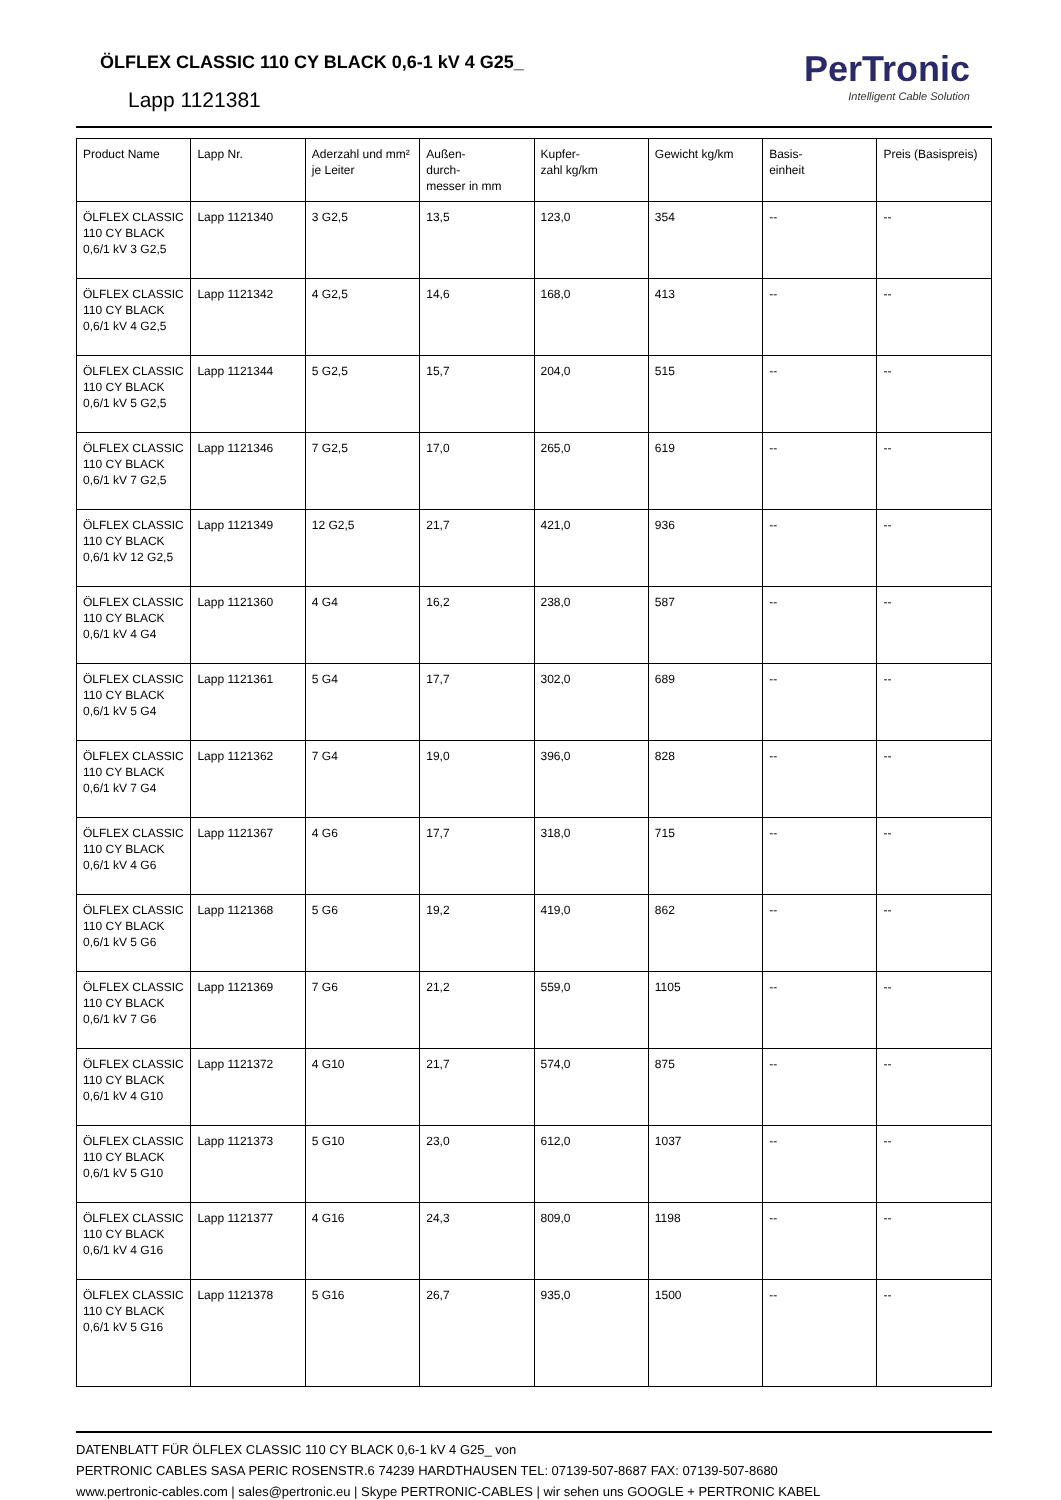ÖLFLEX CLASSIC 110 CY BLACK 0,6-1 kV 4 G25_
Lapp 1121381
PerTronic
Intelligent Cable Solution
| Product Name | Lapp Nr. | Aderzahl und mm² je Leiter | Außen- durch- messer in mm | Kupfer- zahl kg/km | Gewicht kg/km | Basis- einheit | Preis (Basispreis) |
| ÖLFLEX CLASSIC 110 CY BLACK 0,6/1 kV 3 G2,5 | Lapp 1121340 | 3 G2,5 | 13,5 | 123,0 | 354 | -- | -- |
| ÖLFLEX CLASSIC 110 CY BLACK 0,6/1 kV 4 G2,5 | Lapp 1121342 | 4 G2,5 | 14,6 | 168,0 | 413 | -- | -- |
| ÖLFLEX CLASSIC 110 CY BLACK 0,6/1 kV 5 G2,5 | Lapp 1121344 | 5 G2,5 | 15,7 | 204,0 | 515 | -- | -- |
| ÖLFLEX CLASSIC 110 CY BLACK 0,6/1 kV 7 G2,5 | Lapp 1121346 | 7 G2,5 | 17,0 | 265,0 | 619 | -- | -- |
| ÖLFLEX CLASSIC 110 CY BLACK 0,6/1 kV 12 G2,5 | Lapp 1121349 | 12 G2,5 | 21,7 | 421,0 | 936 | -- | -- |
| ÖLFLEX CLASSIC 110 CY BLACK 0,6/1 kV 4 G4 | Lapp 1121360 | 4 G4 | 16,2 | 238,0 | 587 | -- | -- |
| ÖLFLEX CLASSIC 110 CY BLACK 0,6/1 kV 5 G4 | Lapp 1121361 | 5 G4 | 17,7 | 302,0 | 689 | -- | -- |
| ÖLFLEX CLASSIC 110 CY BLACK 0,6/1 kV 7 G4 | Lapp 1121362 | 7 G4 | 19,0 | 396,0 | 828 | -- | -- |
| ÖLFLEX CLASSIC 110 CY BLACK 0,6/1 kV 4 G6 | Lapp 1121367 | 4 G6 | 17,7 | 318,0 | 715 | -- | -- |
| ÖLFLEX CLASSIC 110 CY BLACK 0,6/1 kV 5 G6 | Lapp 1121368 | 5 G6 | 19,2 | 419,0 | 862 | -- | -- |
| ÖLFLEX CLASSIC 110 CY BLACK 0,6/1 kV 7 G6 | Lapp 1121369 | 7 G6 | 21,2 | 559,0 | 1105 | -- | -- |
| ÖLFLEX CLASSIC 110 CY BLACK 0,6/1 kV 4 G10 | Lapp 1121372 | 4 G10 | 21,7 | 574,0 | 875 | -- | -- |
| ÖLFLEX CLASSIC 110 CY BLACK 0,6/1 kV 5 G10 | Lapp 1121373 | 5 G10 | 23,0 | 612,0 | 1037 | -- | -- |
| ÖLFLEX CLASSIC 110 CY BLACK 0,6/1 kV 4 G16 | Lapp 1121377 | 4 G16 | 24,3 | 809,0 | 1198 | -- | -- |
| ÖLFLEX CLASSIC 110 CY BLACK 0,6/1 kV 5 G16 | Lapp 1121378 | 5 G16 | 26,7 | 935,0 | 1500 | -- | -- |
DATENBLATT FÜR ÖLFLEX CLASSIC 110 CY BLACK 0,6-1 kV 4 G25_ von
PERTRONIC CABLES SASA PERIC ROSENSTR.6 74239 HARDTHAUSEN TEL: 07139-507-8687 FAX: 07139-507-8680
www.pertronic-cables.com | sales@pertronic.eu | Skype PERTRONIC-CABLES | wir sehen uns GOOGLE + PERTRONIC KABEL